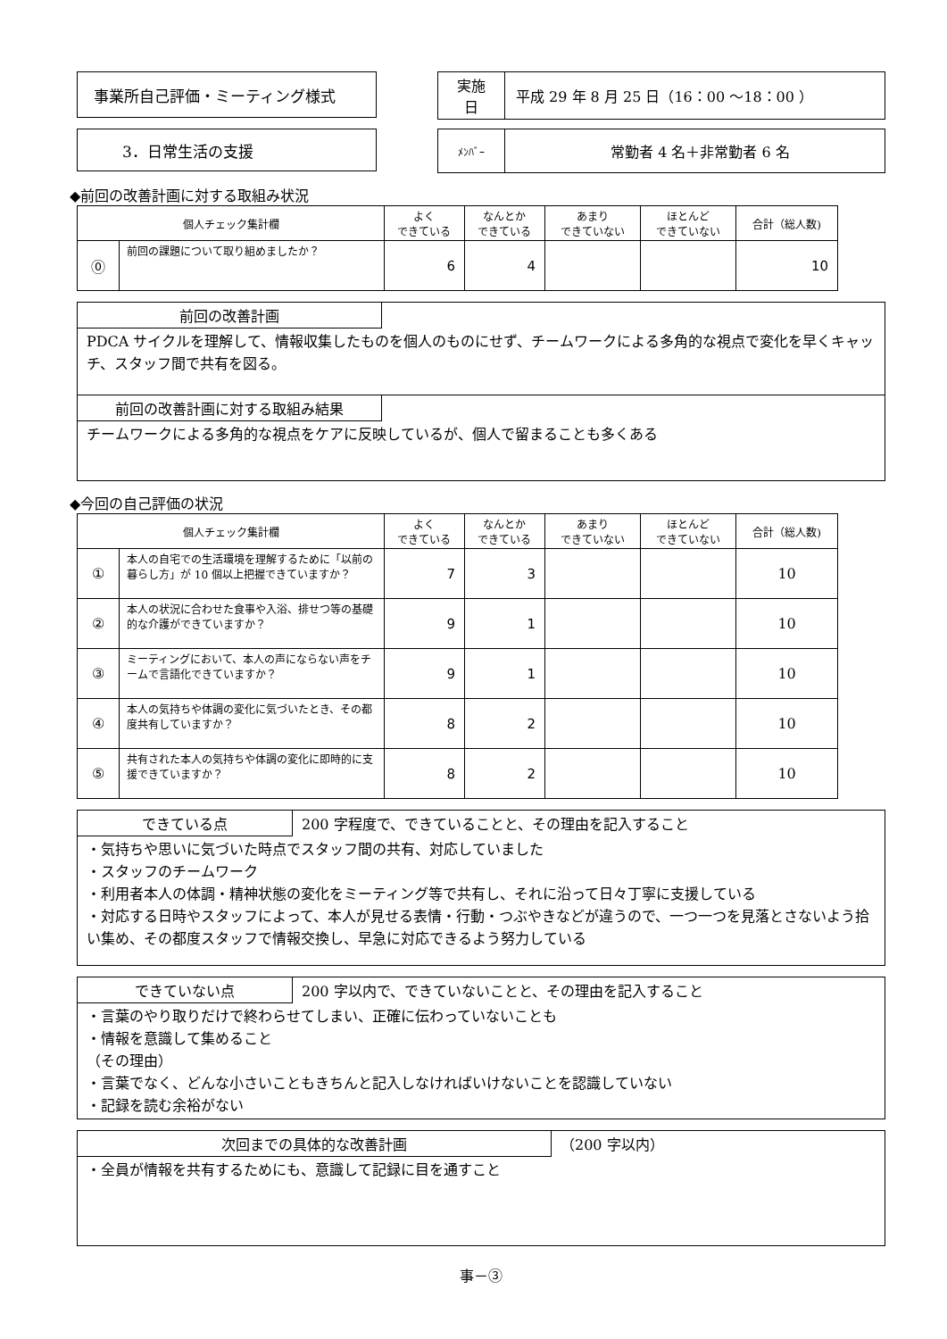事業所自己評価・ミーティング様式 実施
日
平成 29 年 8 月 25 日（16：00 ～18：00 ）
3．日常生活の支援
ﾒﾝﾊﾞｰ
常勤者 4 名＋非常勤者 6 名
◆前回の改善計画に対する取組み状況
| 個人チェック集計欄 | | よく できている | なんとか できている | あまり できていない | ほとんど できていない | 合計（総人数) |
| --- | --- | --- | --- | --- | --- | --- |
| ⓪ | 前回の課題について取り組めましたか？ | 6 | 4 | | | 10 |
前回の改善計画
PDCA サイクルを理解して、情報収集したものを個人のものにせず、チームワークによる多角的な視点で変化を早くキャッチ、スタッフ間で共有を図る。
前回の改善計画に対する取組み結果
チームワークによる多角的な視点をケアに反映しているが、個人で留まることも多くある
◆今回の自己評価の状況
| 個人チェック集計欄 | | よく できている | なんとか できている | あまり できていない | ほとんど できていない | 合計（総人数) |
| --- | --- | --- | --- | --- | --- | --- |
| ① | 本人の自宅での生活環境を理解するために「以前の暮らし方」が 10 個以上把握できていますか？ | 7 | 3 | | | 10 |
| ② | 本人の状況に合わせた食事や入浴、排せつ等の基礎的な介護ができていますか？ | 9 | 1 | | | 10 |
| ③ | ミーティングにおいて、本人の声にならない声をチームで言語化できていますか？ | 9 | 1 | | | 10 |
| ④ | 本人の気持ちや体調の変化に気づいたとき、その都度共有していますか？ | 8 | 2 | | | 10 |
| ⑤ | 共有された本人の気持ちや体調の変化に即時的に支援できていますか？ | 8 | 2 | | | 10 |
できている点 200 字程度で、できていることと、その理由を記入すること
・気持ちや思いに気づいた時点でスタッフ間の共有、対応していました
・スタッフのチームワーク
・利用者本人の体調・精神状態の変化をミーティング等で共有し、それに沿って日々丁寧に支援している
・対応する日時やスタッフによって、本人が見せる表情・行動・つぶやきなどが違うので、一つ一つを見落とさないよう拾い集め、その都度スタッフで情報交換し、早急に対応できるよう努力している
できていない点 200 字以内で、できていないことと、その理由を記入すること
・言葉のやり取りだけで終わらせてしまい、正確に伝わっていないことも
・情報を意識して集めること
（その理由）
・言葉でなく、どんな小さいこともきちんと記入しなければいけないことを認識していない
・記録を読む余裕がない
次回までの具体的な改善計画 （200 字以内）
・全員が情報を共有するためにも、意識して記録に目を通すこと
事－③